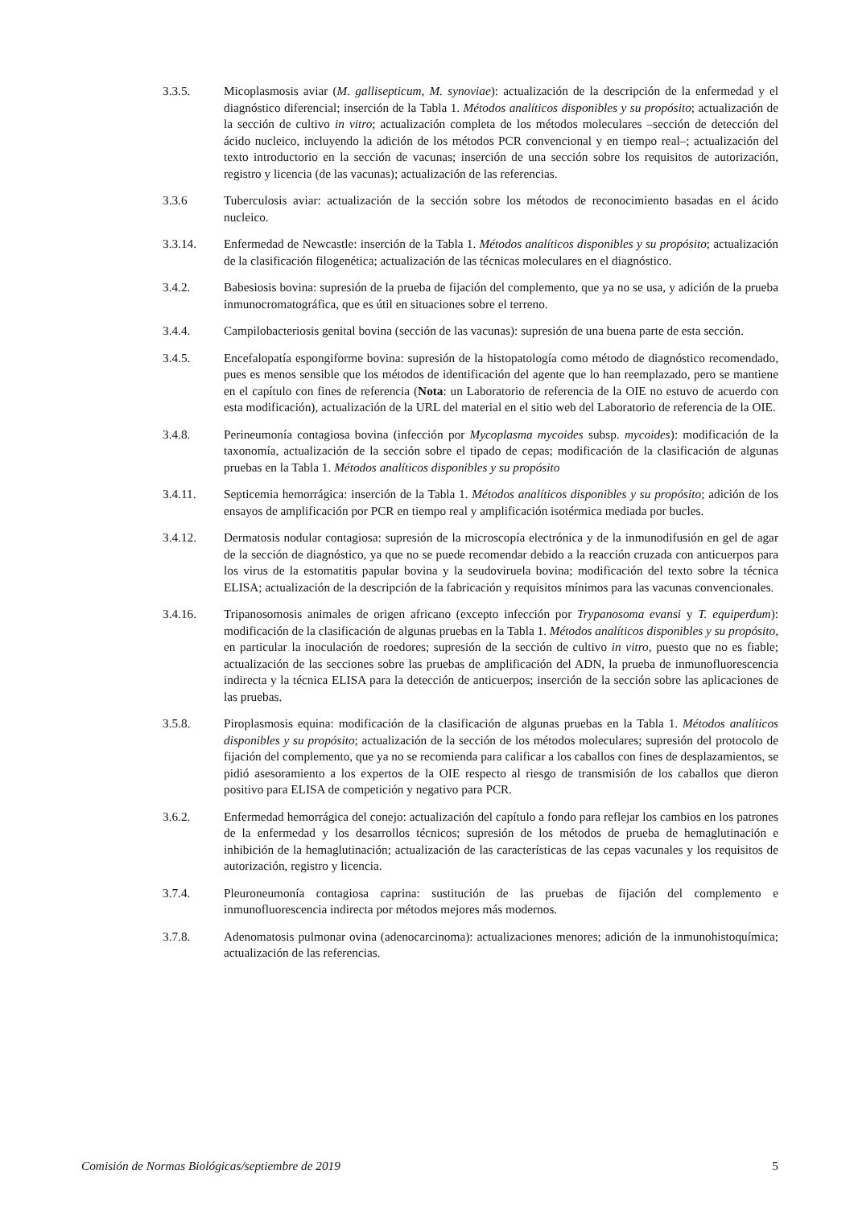3.3.5. Micoplasmosis aviar (M. gallisepticum, M. synoviae): actualización de la descripción de la enfermedad y el diagnóstico diferencial; inserción de la Tabla 1. Métodos analíticos disponibles y su propósito; actualización de la sección de cultivo in vitro; actualización completa de los métodos moleculares –sección de detección del ácido nucleico, incluyendo la adición de los métodos PCR convencional y en tiempo real–; actualización del texto introductorio en la sección de vacunas; inserción de una sección sobre los requisitos de autorización, registro y licencia (de las vacunas); actualización de las referencias.
3.3.6 Tuberculosis aviar: actualización de la sección sobre los métodos de reconocimiento basadas en el ácido nucleico.
3.3.14. Enfermedad de Newcastle: inserción de la Tabla 1. Métodos analíticos disponibles y su propósito; actualización de la clasificación filogenética; actualización de las técnicas moleculares en el diagnóstico.
3.4.2. Babesiosis bovina: supresión de la prueba de fijación del complemento, que ya no se usa, y adición de la prueba inmunocromatográfica, que es útil en situaciones sobre el terreno.
3.4.4. Campilobacteriosis genital bovina (sección de las vacunas): supresión de una buena parte de esta sección.
3.4.5. Encefalopatía espongiforme bovina: supresión de la histopatología como método de diagnóstico recomendado, pues es menos sensible que los métodos de identificación del agente que lo han reemplazado, pero se mantiene en el capítulo con fines de referencia (Nota: un Laboratorio de referencia de la OIE no estuvo de acuerdo con esta modificación), actualización de la URL del material en el sitio web del Laboratorio de referencia de la OIE.
3.4.8. Perineumonía contagiosa bovina (infección por Mycoplasma mycoides subsp. mycoides): modificación de la taxonomía, actualización de la sección sobre el tipado de cepas; modificación de la clasificación de algunas pruebas en la Tabla 1. Métodos analíticos disponibles y su propósito
3.4.11. Septicemia hemorrágica: inserción de la Tabla 1. Métodos analíticos disponibles y su propósito; adición de los ensayos de amplificación por PCR en tiempo real y amplificación isotérmica mediada por bucles.
3.4.12. Dermatosis nodular contagiosa: supresión de la microscopía electrónica y de la inmunodifusión en gel de agar de la sección de diagnóstico, ya que no se puede recomendar debido a la reacción cruzada con anticuerpos para los virus de la estomatitis papular bovina y la seudoviruela bovina; modificación del texto sobre la técnica ELISA; actualización de la descripción de la fabricación y requisitos mínimos para las vacunas convencionales.
3.4.16. Tripanosomosis animales de origen africano (excepto infección por Trypanosoma evansi y T. equiperdum): modificación de la clasificación de algunas pruebas en la Tabla 1. Métodos analíticos disponibles y su propósito, en particular la inoculación de roedores; supresión de la sección de cultivo in vitro, puesto que no es fiable; actualización de las secciones sobre las pruebas de amplificación del ADN, la prueba de inmunofluorescencia indirecta y la técnica ELISA para la detección de anticuerpos; inserción de la sección sobre las aplicaciones de las pruebas.
3.5.8. Piroplasmosis equina: modificación de la clasificación de algunas pruebas en la Tabla 1. Métodos analíticos disponibles y su propósito; actualización de la sección de los métodos moleculares; supresión del protocolo de fijación del complemento, que ya no se recomienda para calificar a los caballos con fines de desplazamientos, se pidió asesoramiento a los expertos de la OIE respecto al riesgo de transmisión de los caballos que dieron positivo para ELISA de competición y negativo para PCR.
3.6.2. Enfermedad hemorrágica del conejo: actualización del capítulo a fondo para reflejar los cambios en los patrones de la enfermedad y los desarrollos técnicos; supresión de los métodos de prueba de hemaglutinación e inhibición de la hemaglutinación; actualización de las características de las cepas vacunales y los requisitos de autorización, registro y licencia.
3.7.4. Pleuroneumonía contagiosa caprina: sustitución de las pruebas de fijación del complemento e inmunofluorescencia indirecta por métodos mejores más modernos.
3.7.8. Adenomatosis pulmonar ovina (adenocarcinoma): actualizaciones menores; adición de la inmunohistoquímica; actualización de las referencias.
Comisión de Normas Biológicas/septiembre de 2019 5